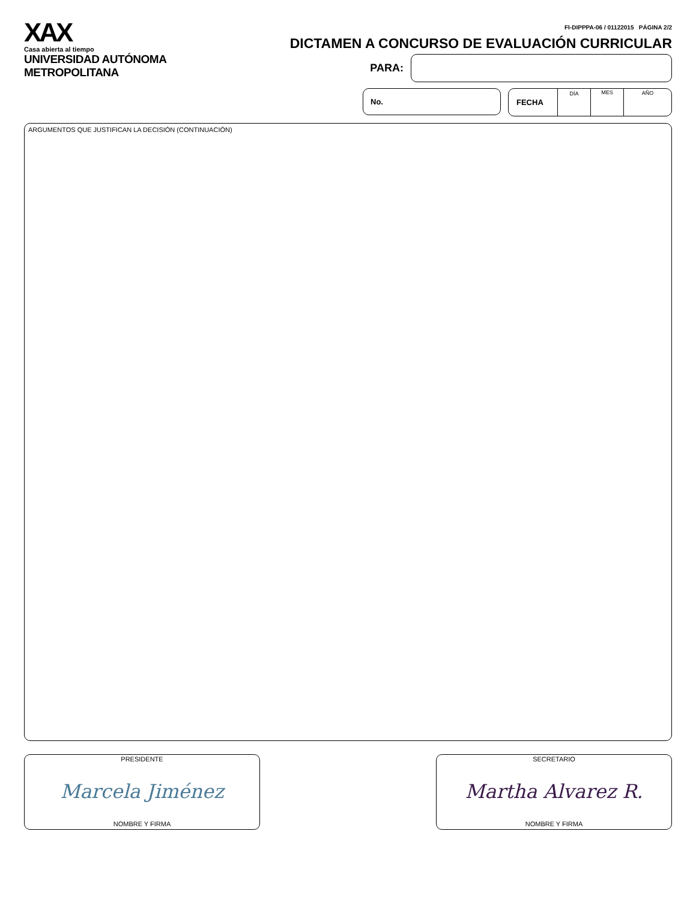XAX
Casa abierta al tiempo
UNIVERSIDAD AUTÓNOMA METROPOLITANA
FI-DIPPPA-06 / 01122015 PÁGINA 2/2
DICTAMEN A CONCURSO DE EVALUACIÓN CURRICULAR
PARA:
No. FECHA
DÍA MES AÑO
ARGUMENTOS QUE JUSTIFICAN LA DECISIÓN (CONTINUACIÓN)
PRESIDENTE
Marcela Jiménez
NOMBRE Y FIRMA
SECRETARIO
Martha Alvarez R.
NOMBRE Y FIRMA